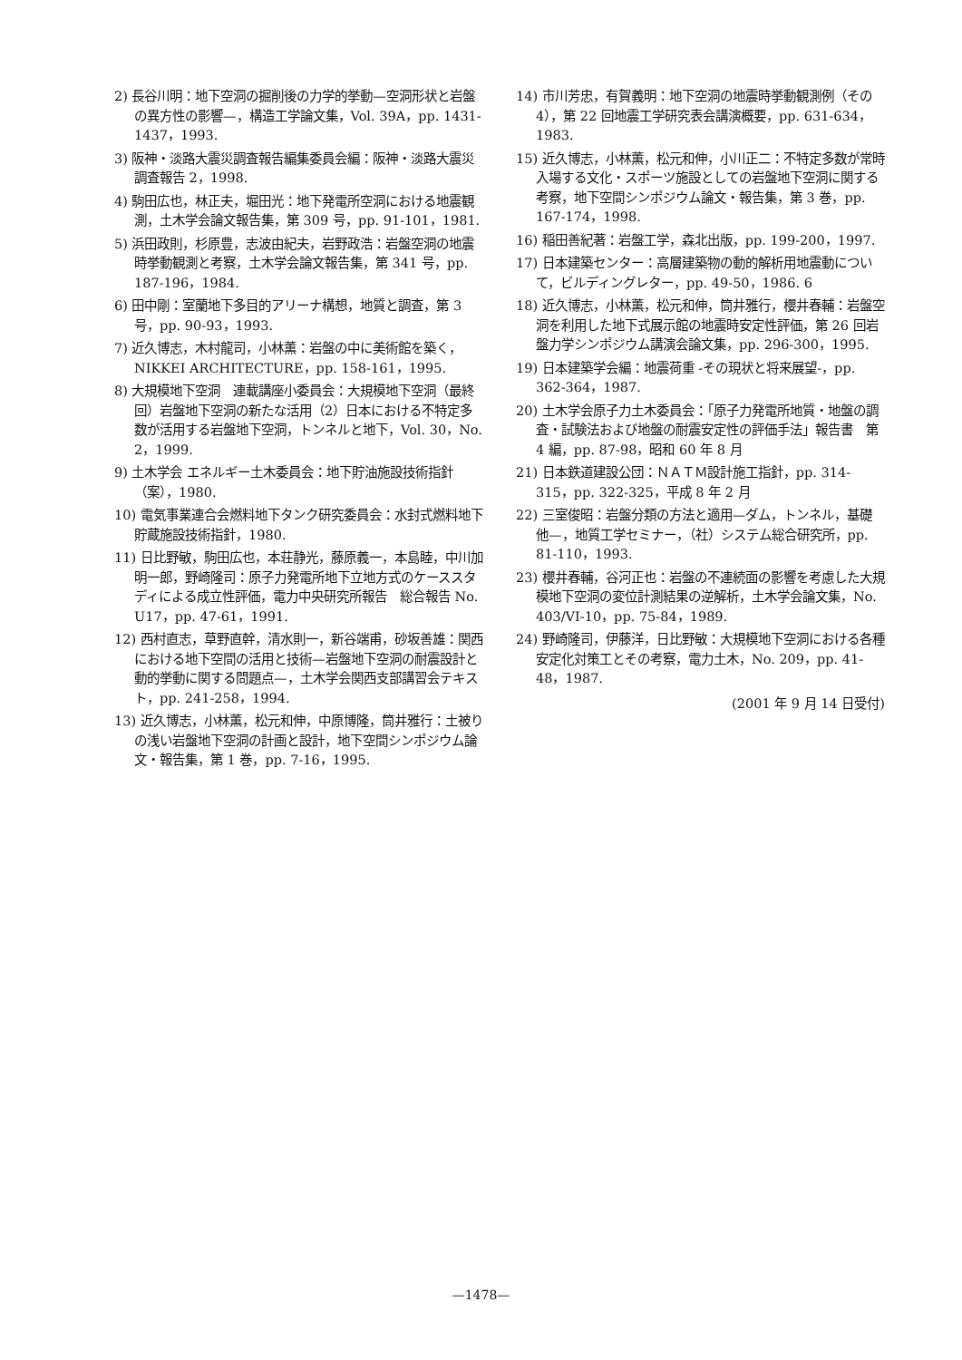2) 長谷川明：地下空洞の掘削後の力学的挙動—空洞形状と岩盤の異方性の影響—，構造工学論文集，Vol. 39A，pp. 1431-1437，1993.
3) 阪神・淡路大震災調査報告編集委員会編：阪神・淡路大震災調査報告 2，1998.
4) 駒田広也，林正夫，堀田光：地下発電所空洞における地震観測，土木学会論文報告集，第 309 号，pp. 91-101，1981.
5) 浜田政則，杉原豊，志波由紀夫，岩野政浩：岩盤空洞の地震時挙動観測と考察，土木学会論文報告集，第 341 号，pp. 187-196，1984.
6) 田中剛：室蘭地下多目的アリーナ構想，地質と調査，第 3 号，pp. 90-93，1993.
7) 近久博志，木村龍司，小林薫：岩盤の中に美術館を築く，NIKKEI ARCHITECTURE，pp. 158-161，1995.
8) 大規模地下空洞　連載講座小委員会：大規模地下空洞（最終回）岩盤地下空洞の新たな活用（2）日本における不特定多数が活用する岩盤地下空洞，トンネルと地下，Vol. 30，No. 2，1999.
9) 土木学会 エネルギー土木委員会：地下貯油施設技術指針（案），1980.
10) 電気事業連合会燃料地下タンク研究委員会：水封式燃料地下貯蔵施設技術指針，1980.
11) 日比野敏，駒田広也，本荘静光，藤原義一，本島睦，中川加明一郎，野崎隆司：原子力発電所地下立地方式のケーススタディによる成立性評価，電力中央研究所報告　総合報告 No. U17，pp. 47-61，1991.
12) 西村直志，草野直幹，清水則一，新谷端甫，砂坂善雄：関西における地下空間の活用と技術—岩盤地下空洞の耐震設計と動的挙動に関する問題点—，土木学会関西支部講習会テキスト，pp. 241-258，1994.
13) 近久博志，小林薫，松元和伸，中原博隆，筒井雅行：土被りの浅い岩盤地下空洞の計画と設計，地下空間シンポジウム論文・報告集，第 1 巻，pp. 7-16，1995.
14) 市川芳忠，有賀義明：地下空洞の地震時挙動観測例（その 4），第 22 回地震工学研究表会講演概要，pp. 631-634，1983.
15) 近久博志，小林薫，松元和伸，小川正二：不特定多数が常時入場する文化・スポーツ施設としての岩盤地下空洞に関する考察，地下空間シンポジウム論文・報告集，第 3 巻，pp. 167-174，1998.
16) 稲田善紀著：岩盤工学，森北出版，pp. 199-200，1997.
17) 日本建築センター：高層建築物の動的解析用地震動について，ビルディングレター，pp. 49-50，1986. 6
18) 近久博志，小林薫，松元和伸，筒井雅行，櫻井春輔：岩盤空洞を利用した地下式展示館の地震時安定性評価，第 26 回岩盤力学シンポジウム講演会論文集，pp. 296-300，1995.
19) 日本建築学会編：地震荷重 -その現状と将来展望-，pp. 362-364，1987.
20) 土木学会原子力土木委員会：「原子力発電所地質・地盤の調査・試験法および地盤の耐震安定性の評価手法」報告書　第 4 編，pp. 87-98，昭和 60 年 8 月
21) 日本鉄道建設公団：ＮＡＴＭ設計施工指針，pp. 314-315，pp. 322-325，平成 8 年 2 月
22) 三室俊昭：岩盤分類の方法と適用—ダム，トンネル，基礎　他—，地質工学セミナー，（社）システム総合研究所，pp. 81-110，1993.
23) 櫻井春輔，谷河正也：岩盤の不連続面の影響を考慮した大規模地下空洞の変位計測結果の逆解析，土木学会論文集，No. 403/VI-10，pp. 75-84，1989.
24) 野崎隆司，伊藤洋，日比野敏：大規模地下空洞における各種安定化対策工とその考察，電力土木，No. 209，pp. 41-48，1987.
(2001 年 9 月 14 日受付)
—1478—